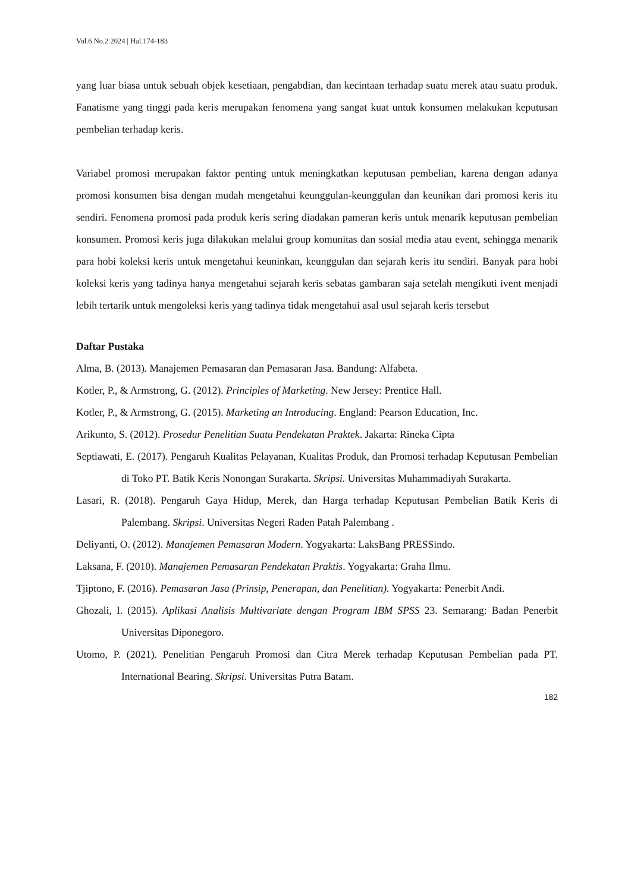Vol.6 No.2 2024 | Hal.174-183
yang luar biasa untuk sebuah objek kesetiaan, pengabdian, dan kecintaan terhadap suatu merek atau suatu produk. Fanatisme yang tinggi pada keris merupakan fenomena yang sangat kuat untuk konsumen melakukan keputusan pembelian terhadap keris.
Variabel promosi merupakan faktor penting untuk meningkatkan keputusan pembelian, karena dengan adanya promosi konsumen bisa dengan mudah mengetahui keunggulan-keunggulan dan keunikan dari promosi keris itu sendiri. Fenomena promosi pada produk keris sering diadakan pameran keris untuk menarik keputusan pembelian konsumen. Promosi keris juga dilakukan melalui group komunitas dan sosial media atau event, sehingga menarik para hobi koleksi keris untuk mengetahui keuninkan, keunggulan dan sejarah keris itu sendiri. Banyak para hobi koleksi keris yang tadinya hanya mengetahui sejarah keris sebatas gambaran saja setelah mengikuti ivent menjadi lebih tertarik untuk mengoleksi keris yang tadinya tidak mengetahui asal usul sejarah keris tersebut
Daftar Pustaka
Alma, B. (2013). Manajemen Pemasaran dan Pemasaran Jasa. Bandung: Alfabeta.
Kotler, P., & Armstrong, G. (2012). Principles of Marketing. New Jersey: Prentice Hall.
Kotler, P., & Armstrong, G. (2015). Marketing an Introducing. England: Pearson Education, Inc.
Arikunto, S. (2012). Prosedur Penelitian Suatu Pendekatan Praktek. Jakarta: Rineka Cipta
Septiawati, E. (2017). Pengaruh Kualitas Pelayanan, Kualitas Produk, dan Promosi terhadap Keputusan Pembelian di Toko PT. Batik Keris Nonongan Surakarta. Skripsi. Universitas Muhammadiyah Surakarta.
Lasari, R. (2018). Pengaruh Gaya Hidup, Merek, dan Harga terhadap Keputusan Pembelian Batik Keris di Palembang. Skripsi. Universitas Negeri Raden Patah Palembang .
Deliyanti, O. (2012). Manajemen Pemasaran Modern. Yogyakarta: LaksBang PRESSindo.
Laksana, F. (2010). Manajemen Pemasaran Pendekatan Praktis. Yogyakarta: Graha Ilmu.
Tjiptono, F. (2016). Pemasaran Jasa (Prinsip, Penerapan, dan Penelitian). Yogyakarta: Penerbit Andi.
Ghozali, I. (2015). Aplikasi Analisis Multivariate dengan Program IBM SPSS 23. Semarang: Badan Penerbit Universitas Diponegoro.
Utomo, P. (2021). Penelitian Pengaruh Promosi dan Citra Merek terhadap Keputusan Pembelian pada PT. International Bearing. Skripsi. Universitas Putra Batam.
182